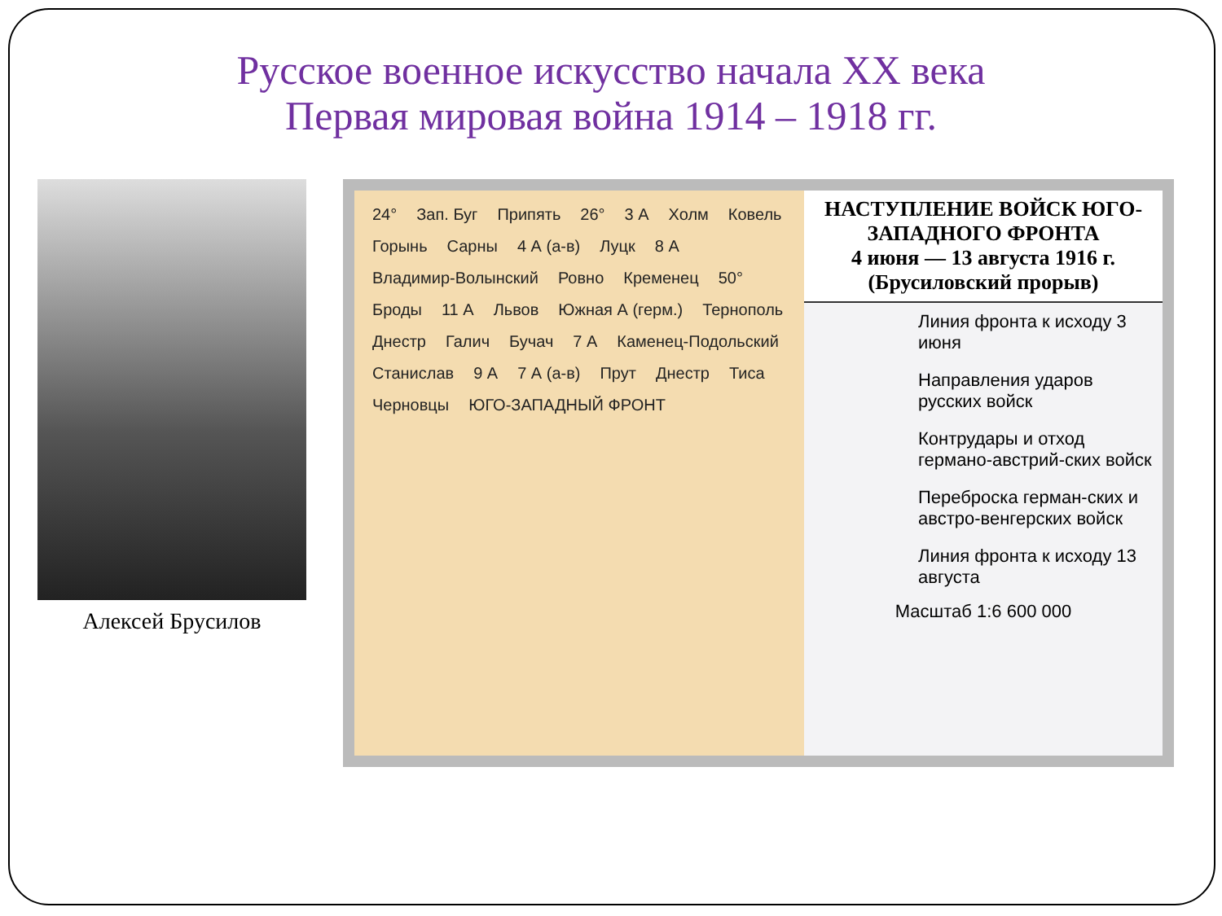Русское военное искусство начала XX века
Первая мировая война 1914 – 1918 гг.
Алексей Брусилов
24° Зап. Буг Припять 26° 3 А Холм Ковель Горынь Сарны 4 А (а-в) Луцк 8 А Владимир-Волынский Ровно Кременец 50° Броды 11 А Львов Южная А (герм.) Тернополь Днестр Галич Бучач 7 А Каменец-Подольский Станислав 9 А 7 А (а-в) Прут Днестр Тиса Черновцы ЮГО-ЗАПАДНЫЙ ФРОНТ
НАСТУПЛЕНИЕ ВОЙСК ЮГО-ЗАПАДНОГО ФРОНТА
4 июня — 13 августа 1916 г.
(Брусиловский прорыв)
Линия фронта к исходу 3 июня
Направления ударов русских войск
Контрудары и отход германо-австрий-ских войск
Переброска герман-ских и австро-венгерских войск
Линия фронта к исходу 13 августа
Масштаб 1:6 600 000